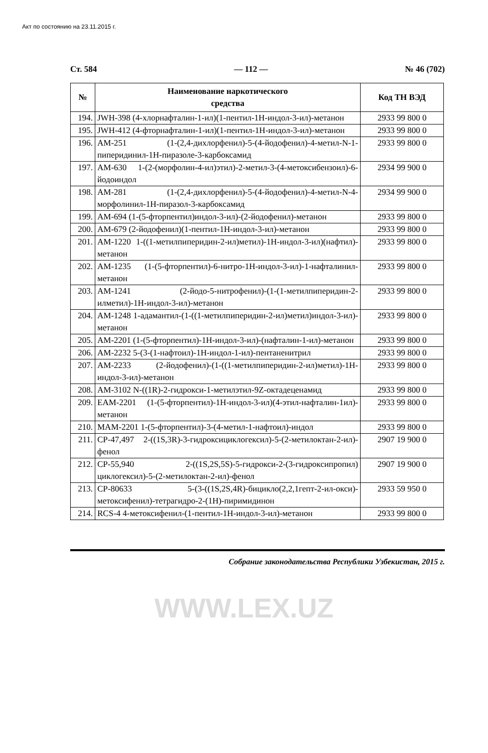Акт по состоянию на 23.11.2015 г.
Ст. 584 — 112 — № 46 (702)
| № | Наименование наркотического средства | Код ТН ВЭД |
| --- | --- | --- |
| 194. | JWH-398 (4-хлорнафталин-1-ил)(1-пентил-1Н-индол-3-ил)-метанон | 2933 99 800 0 |
| 195. | JWH-412 (4-фторнафталин-1-ил)(1-пентил-1Н-индол-3-ил)-метанон | 2933 99 800 0 |
| 196. | AM-251 (1-(2,4-дихлорфенил)-5-(4-йодофенил)-4-метил-N-1-пиперидинил-1Н-пиразоле-3-карбоксамид | 2933 99 800 0 |
| 197. | AM-630 1-(2-(морфолин-4-ил)этил)-2-метил-3-(4-метоксибензоил)-6-йодоиндол | 2934 99 900 0 |
| 198. | AM-281 (1-(2,4-дихлорфенил)-5-(4-йодофенил)-4-метил-N-4-морфолинил-1Н-пиразол-3-карбоксамид | 2934 99 900 0 |
| 199. | AM-694 (1-(5-фторпентил)индол-3-ил)-(2-йодофенил)-метанон | 2933 99 800 0 |
| 200. | AM-679 (2-йодофенил)(1-пентил-1Н-индол-3-ил)-метанон | 2933 99 800 0 |
| 201. | AM-1220 1-((1-метилпиперидин-2-ил)метил)-1Н-индол-3-ил)(нафтил)-метанон | 2933 99 800 0 |
| 202. | AM-1235 (1-(5-фторпентил)-6-нитро-1Н-индол-3-ил)-1-нафталинил-метанон | 2933 99 800 0 |
| 203. | AM-1241 (2-йодо-5-нитрофенил)-(1-(1-метилпиперидин-2-илметил)-1Н-индол-3-ил)-метанон | 2933 99 800 0 |
| 204. | AM-1248 1-адамантил-(1-((1-метилпиперидин-2-ил)метил)индол-3-ил)-метанон | 2933 99 800 0 |
| 205. | AM-2201 (1-(5-фторпентил)-1Н-индол-3-ил)-(нафталин-1-ил)-метанон | 2933 99 800 0 |
| 206. | AM-2232 5-(3-(1-нафтоил)-1Н-индол-1-ил)-пентаненитрил | 2933 99 800 0 |
| 207. | AM-2233 (2-йодофенил)-(1-((1-метилпиперидин-2-ил)метил)-1Н-индол-3-ил)-метанон | 2933 99 800 0 |
| 208. | AM-3102 N-((1R)-2-гидрокси-1-метилэтил-9Z-октадеценамид | 2933 99 800 0 |
| 209. | EAM-2201 (1-(5-фторпентил)-1Н-индол-3-ил)(4-этил-нафталин-1ил)-метанон | 2933 99 800 0 |
| 210. | MAM-2201 1-(5-фторпентил)-3-(4-метил-1-нафтоил)-индол | 2933 99 800 0 |
| 211. | CP-47,497 2-((1S,3R)-3-гидроксициклогексил)-5-(2-метилоктан-2-ил)-фенол | 2907 19 900 0 |
| 212. | CP-55,940 2-((1S,2S,5S)-5-гидрокси-2-(3-гидроксипропил) циклогексил)-5-(2-метилоктан-2-ил)-фенол | 2907 19 900 0 |
| 213. | CP-80633 5-(3-((1S,2S,4R)-бицикло(2,2,1гепт-2-ил-окси)-метоксифенил)-тетрагидро-2-(1Н)-пиримидинон | 2933 59 950 0 |
| 214. | RCS-4 4-метоксифенил-(1-пентил-1Н-индол-3-ил)-метанон | 2933 99 800 0 |
Собрание законодательства Республики Узбекистан, 2015 г.
WWW.LEX.UZ